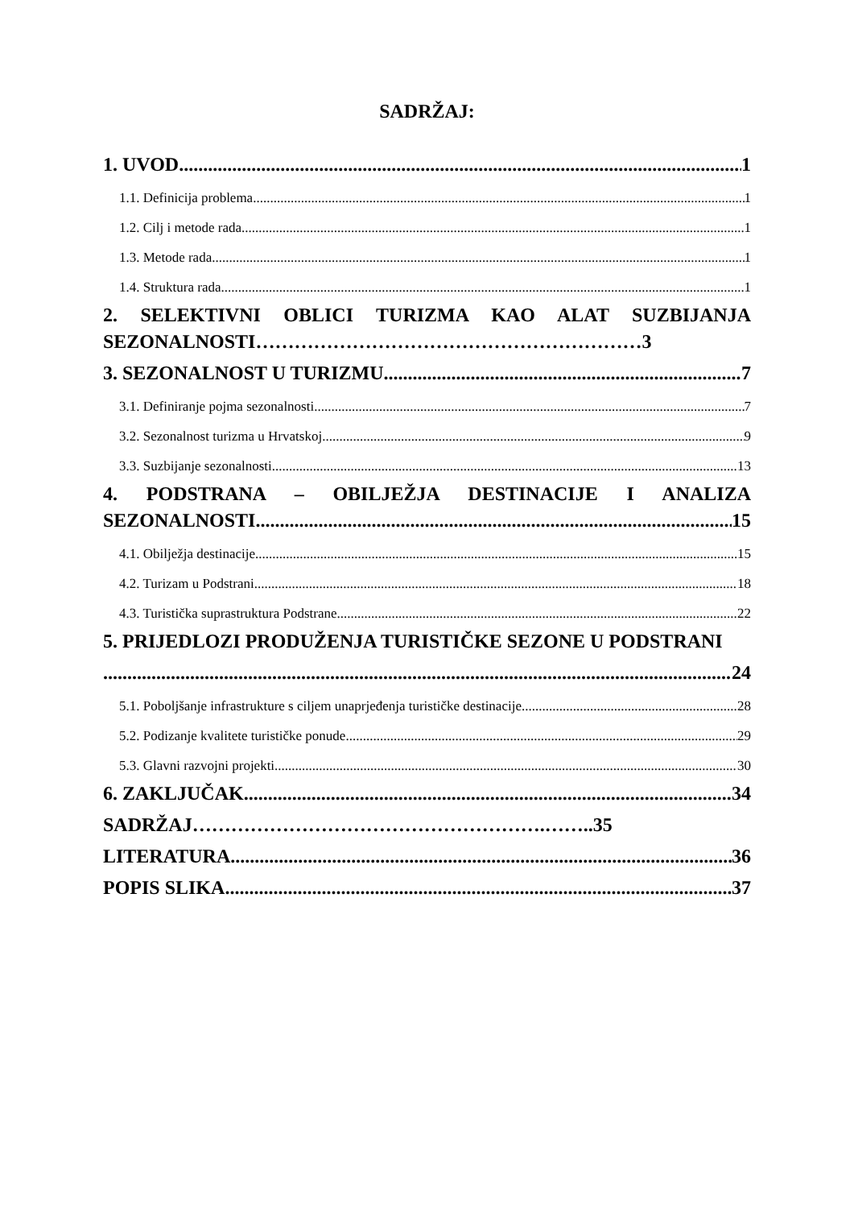SADRŽAJ:
1. UVOD 1
1.1. Definicija problema 1
1.2. Cilj i metode rada 1
1.3. Metode rada 1
1.4. Struktura rada 1
2. SELEKTIVNI OBLICI TURIZMA KAO ALAT SUZBIJANJA
SEZONALNOSTI……………………………………………………3
3. SEZONALNOST U TURIZMU 7
3.1. Definiranje pojma sezonalnosti 7
3.2. Sezonalnost turizma u Hrvatskoj 9
3.3. Suzbijanje sezonalnosti 13
4. PODSTRANA – OBILJEŽJA DESTINACIJE I ANALIZA
SEZONALNOSTI 15
4.1. Obilježja destinacije 15
4.2. Turizam u Podstrani 18
4.3. Turistička suprastruktura Podstrane 22
5. PRIJEDLOZI PRODUŽENJA TURISTIČKE SEZONE U PODSTRANI
24
5.1. Poboljšanje infrastrukture s ciljem unaprjeđenja turističke destinacije 28
5.2. Podizanje kvalitete turističke ponude 29
5.3. Glavni razvojni projekti 30
6. ZAKLJUČAK 34
SADRŽAJ……………………………………………….……..35
LITERATURA 36
POPIS SLIKA 37